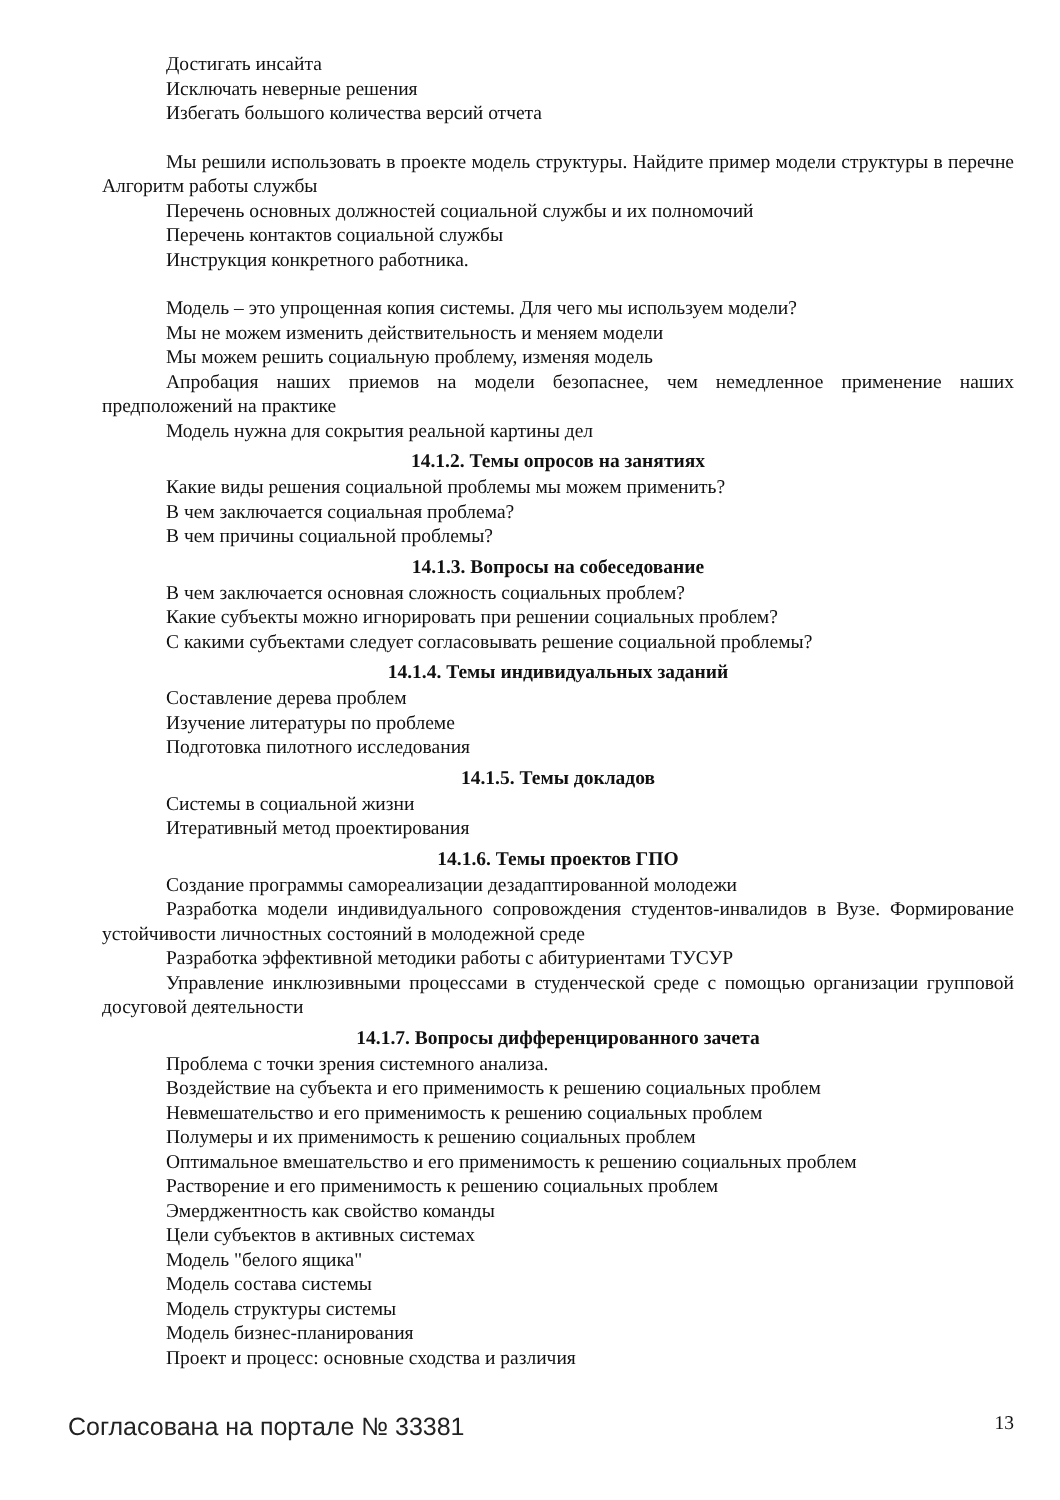Достигать инсайта
Исключать неверные решения
Избегать большого количества версий отчета
Мы решили использовать в проекте модель структуры. Найдите пример модели структуры в перечне Алгоритм работы службы
Перечень основных должностей социальной службы и их полномочий
Перечень контактов социальной службы
Инструкция конкретного работника.
Модель – это упрощенная копия системы. Для чего мы используем модели?
Мы не можем изменить действительность и меняем модели
Мы можем решить социальную проблему, изменяя модель
Апробация наших приемов на модели безопаснее, чем немедленное применение наших предположений на практике
Модель нужна для сокрытия реальной картины дел
14.1.2. Темы опросов на занятиях
Какие виды решения социальной проблемы мы можем применить?
В чем заключается социальная проблема?
В чем причины социальной проблемы?
14.1.3. Вопросы на собеседование
В чем заключается основная сложность социальных проблем?
Какие субъекты можно игнорировать при решении социальных проблем?
С какими субъектами следует согласовывать решение социальной проблемы?
14.1.4. Темы индивидуальных заданий
Составление дерева проблем
Изучение литературы по проблеме
Подготовка пилотного исследования
14.1.5. Темы докладов
Системы в социальной жизни
Итеративный метод проектирования
14.1.6. Темы проектов ГПО
Создание программы самореализации дезадаптированной молодежи
Разработка модели индивидуального сопровождения студентов-инвалидов в Вузе. Формирование устойчивости личностных состояний в молодежной среде
Разработка эффективной методики работы с абитуриентами ТУСУР
Управление инклюзивными процессами в студенческой среде с помощью организации групповой досуговой деятельности
14.1.7. Вопросы дифференцированного зачета
Проблема с точки зрения системного анализа.
Воздействие на субъекта и его применимость к решению социальных проблем
Невмешательство и его применимость к решению социальных проблем
Полумеры и их применимость к решению социальных проблем
Оптимальное вмешательство и его применимость к решению социальных проблем
Растворение и его применимость к решению социальных проблем
Эмерджентность как свойство команды
Цели субъектов в активных системах
Модель "белого ящика"
Модель состава системы
Модель структуры системы
Модель бизнес-планирования
Проект и процесс: основные сходства и различия
Согласована на портале № 33381 13